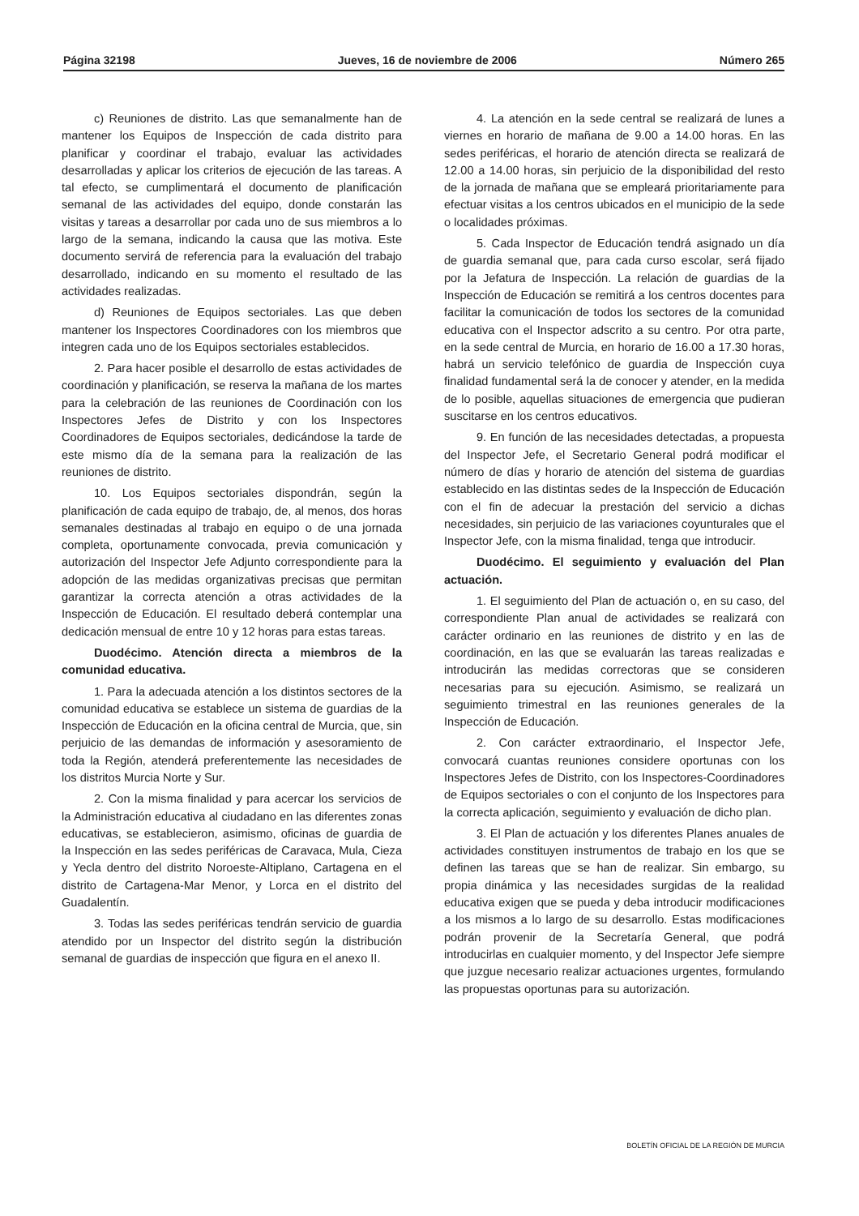Página 32198 Jueves, 16 de noviembre de 2006 Número 265
c) Reuniones de distrito. Las que semanalmente han de mantener los Equipos de Inspección de cada distrito para planificar y coordinar el trabajo, evaluar las actividades desarrolladas y aplicar los criterios de ejecución de las tareas. A tal efecto, se cumplimentará el documento de planificación semanal de las actividades del equipo, donde constarán las visitas y tareas a desarrollar por cada uno de sus miembros a lo largo de la semana, indicando la causa que las motiva. Este documento servirá de referencia para la evaluación del trabajo desarrollado, indicando en su momento el resultado de las actividades realizadas.
d) Reuniones de Equipos sectoriales. Las que deben mantener los Inspectores Coordinadores con los miembros que integren cada uno de los Equipos sectoriales establecidos.
2. Para hacer posible el desarrollo de estas actividades de coordinación y planificación, se reserva la mañana de los martes para la celebración de las reuniones de Coordinación con los Inspectores Jefes de Distrito y con los Inspectores Coordinadores de Equipos sectoriales, dedicándose la tarde de este mismo día de la semana para la realización de las reuniones de distrito.
10. Los Equipos sectoriales dispondrán, según la planificación de cada equipo de trabajo, de, al menos, dos horas semanales destinadas al trabajo en equipo o de una jornada completa, oportunamente convocada, previa comunicación y autorización del Inspector Jefe Adjunto correspondiente para la adopción de las medidas organizativas precisas que permitan garantizar la correcta atención a otras actividades de la Inspección de Educación. El resultado deberá contemplar una dedicación mensual de entre 10 y 12 horas para estas tareas.
Duodécimo. Atención directa a miembros de la comunidad educativa.
1. Para la adecuada atención a los distintos sectores de la comunidad educativa se establece un sistema de guardias de la Inspección de Educación en la oficina central de Murcia, que, sin perjuicio de las demandas de información y asesoramiento de toda la Región, atenderá preferentemente las necesidades de los distritos Murcia Norte y Sur.
2. Con la misma finalidad y para acercar los servicios de la Administración educativa al ciudadano en las diferentes zonas educativas, se establecieron, asimismo, oficinas de guardia de la Inspección en las sedes periféricas de Caravaca, Mula, Cieza y Yecla dentro del distrito Noroeste-Altiplano, Cartagena en el distrito de Cartagena-Mar Menor, y Lorca en el distrito del Guadalentín.
3. Todas las sedes periféricas tendrán servicio de guardia atendido por un Inspector del distrito según la distribución semanal de guardias de inspección que figura en el anexo II.
4. La atención en la sede central se realizará de lunes a viernes en horario de mañana de 9.00 a 14.00 horas. En las sedes periféricas, el horario de atención directa se realizará de 12.00 a 14.00 horas, sin perjuicio de la disponibilidad del resto de la jornada de mañana que se empleará prioritariamente para efectuar visitas a los centros ubicados en el municipio de la sede o localidades próximas.
5. Cada Inspector de Educación tendrá asignado un día de guardia semanal que, para cada curso escolar, será fijado por la Jefatura de Inspección. La relación de guardias de la Inspección de Educación se remitirá a los centros docentes para facilitar la comunicación de todos los sectores de la comunidad educativa con el Inspector adscrito a su centro. Por otra parte, en la sede central de Murcia, en horario de 16.00 a 17.30 horas, habrá un servicio telefónico de guardia de Inspección cuya finalidad fundamental será la de conocer y atender, en la medida de lo posible, aquellas situaciones de emergencia que pudieran suscitarse en los centros educativos.
9. En función de las necesidades detectadas, a propuesta del Inspector Jefe, el Secretario General podrá modificar el número de días y horario de atención del sistema de guardias establecido en las distintas sedes de la Inspección de Educación con el fin de adecuar la prestación del servicio a dichas necesidades, sin perjuicio de las variaciones coyunturales que el Inspector Jefe, con la misma finalidad, tenga que introducir.
Duodécimo. El seguimiento y evaluación del Plan actuación.
1. El seguimiento del Plan de actuación o, en su caso, del correspondiente Plan anual de actividades se realizará con carácter ordinario en las reuniones de distrito y en las de coordinación, en las que se evaluarán las tareas realizadas e introducirán las medidas correctoras que se consideren necesarias para su ejecución. Asimismo, se realizará un seguimiento trimestral en las reuniones generales de la Inspección de Educación.
2. Con carácter extraordinario, el Inspector Jefe, convocará cuantas reuniones considere oportunas con los Inspectores Jefes de Distrito, con los Inspectores-Coordinadores de Equipos sectoriales o con el conjunto de los Inspectores para la correcta aplicación, seguimiento y evaluación de dicho plan.
3. El Plan de actuación y los diferentes Planes anuales de actividades constituyen instrumentos de trabajo en los que se definen las tareas que se han de realizar. Sin embargo, su propia dinámica y las necesidades surgidas de la realidad educativa exigen que se pueda y deba introducir modificaciones a los mismos a lo largo de su desarrollo. Estas modificaciones podrán provenir de la Secretaría General, que podrá introducirlas en cualquier momento, y del Inspector Jefe siempre que juzgue necesario realizar actuaciones urgentes, formulando las propuestas oportunas para su autorización.
BOLETÍN OFICIAL DE LA REGIÓN DE MURCIA